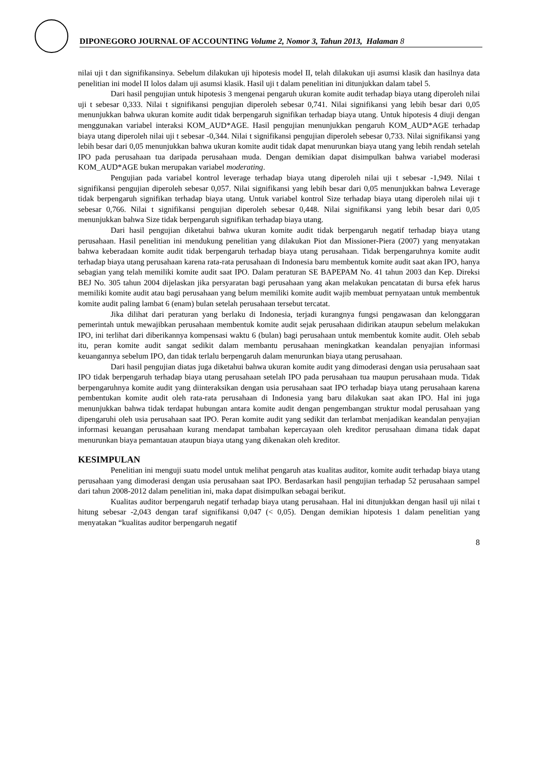DIPONEGORO JOURNAL OF ACCOUNTING Volume 2, Nomor 3, Tahun 2013, Halaman 8
nilai uji t dan signifikansinya. Sebelum dilakukan uji hipotesis model II, telah dilakukan uji asumsi klasik dan hasilnya data penelitian ini model II lolos dalam uji asumsi klasik. Hasil uji t dalam penelitian ini ditunjukkan dalam tabel 5.
Dari hasil pengujian untuk hipotesis 3 mengenai pengaruh ukuran komite audit terhadap biaya utang diperoleh nilai uji t sebesar 0,333. Nilai t signifikansi pengujian diperoleh sebesar 0,741. Nilai signifikansi yang lebih besar dari 0,05 menunjukkan bahwa ukuran komite audit tidak berpengaruh signifikan terhadap biaya utang. Untuk hipotesis 4 diuji dengan menggunakan variabel interaksi KOM_AUD*AGE. Hasil pengujian menunjukkan pengaruh KOM_AUD*AGE terhadap biaya utang diperoleh nilai uji t sebesar -0,344. Nilai t signifikansi pengujian diperoleh sebesar 0,733. Nilai signifikansi yang lebih besar dari 0,05 menunjukkan bahwa ukuran komite audit tidak dapat menurunkan biaya utang yang lebih rendah setelah IPO pada perusahaan tua daripada perusahaan muda. Dengan demikian dapat disimpulkan bahwa variabel moderasi KOM_AUD*AGE bukan merupakan variabel moderating.
Pengujian pada variabel kontrol leverage terhadap biaya utang diperoleh nilai uji t sebesar -1,949. Nilai t signifikansi pengujian diperoleh sebesar 0,057. Nilai signifikansi yang lebih besar dari 0,05 menunjukkan bahwa Leverage tidak berpengaruh signifikan terhadap biaya utang. Untuk variabel kontrol Size terhadap biaya utang diperoleh nilai uji t sebesar 0,766. Nilai t signifikansi pengujian diperoleh sebesar 0,448. Nilai signifikansi yang lebih besar dari 0,05 menunjukkan bahwa Size tidak berpengaruh signifikan terhadap biaya utang.
Dari hasil pengujian diketahui bahwa ukuran komite audit tidak berpengaruh negatif terhadap biaya utang perusahaan. Hasil penelitian ini mendukung penelitian yang dilakukan Piot dan Missioner-Piera (2007) yang menyatakan bahwa keberadaan komite audit tidak berpengaruh terhadap biaya utang perusahaan. Tidak berpengaruhnya komite audit terhadap biaya utang perusahaan karena rata-rata perusahaan di Indonesia baru membentuk komite audit saat akan IPO, hanya sebagian yang telah memiliki komite audit saat IPO. Dalam peraturan SE BAPEPAM No. 41 tahun 2003 dan Kep. Direksi BEJ No. 305 tahun 2004 dijelaskan jika persyaratan bagi perusahaan yang akan melakukan pencatatan di bursa efek harus memiliki komite audit atau bagi perusahaan yang belum memiliki komite audit wajib membuat pernyataan untuk membentuk komite audit paling lambat 6 (enam) bulan setelah perusahaan tersebut tercatat.
Jika dilihat dari peraturan yang berlaku di Indonesia, terjadi kurangnya fungsi pengawasan dan kelonggaran pemerintah untuk mewajibkan perusahaan membentuk komite audit sejak perusahaan didirikan ataupun sebelum melakukan IPO, ini terlihat dari diberikannya kompensasi waktu 6 (bulan) bagi perusahaan untuk membentuk komite audit. Oleh sebab itu, peran komite audit sangat sedikit dalam membantu perusahaan meningkatkan keandalan penyajian informasi keuangannya sebelum IPO, dan tidak terlalu berpengaruh dalam menurunkan biaya utang perusahaan.
Dari hasil pengujian diatas juga diketahui bahwa ukuran komite audit yang dimoderasi dengan usia perusahaan saat IPO tidak berpengaruh terhadap biaya utang perusahaan setelah IPO pada perusahaan tua maupun perusahaan muda. Tidak berpengaruhnya komite audit yang diinteraksikan dengan usia perusahaan saat IPO terhadap biaya utang perusahaan karena pembentukan komite audit oleh rata-rata perusahaan di Indonesia yang baru dilakukan saat akan IPO. Hal ini juga menunjukkan bahwa tidak terdapat hubungan antara komite audit dengan pengembangan struktur modal perusahaan yang dipengaruhi oleh usia perusahaan saat IPO. Peran komite audit yang sedikit dan terlambat menjadikan keandalan penyajian informasi keuangan perusahaan kurang mendapat tambahan kepercayaan oleh kreditor perusahaan dimana tidak dapat menurunkan biaya pemantauan ataupun biaya utang yang dikenakan oleh kreditor.
KESIMPULAN
Penelitian ini menguji suatu model untuk melihat pengaruh atas kualitas auditor, komite audit terhadap biaya utang perusahaan yang dimoderasi dengan usia perusahaan saat IPO. Berdasarkan hasil pengujian terhadap 52 perusahaan sampel dari tahun 2008-2012 dalam penelitian ini, maka dapat disimpulkan sebagai berikut.
Kualitas auditor berpengaruh negatif terhadap biaya utang perusahaan. Hal ini ditunjukkan dengan hasil uji nilai t hitung sebesar -2,043 dengan taraf signifikansi 0,047 (< 0,05). Dengan demikian hipotesis 1 dalam penelitian yang menyatakan “kualitas auditor berpengaruh negatif
8